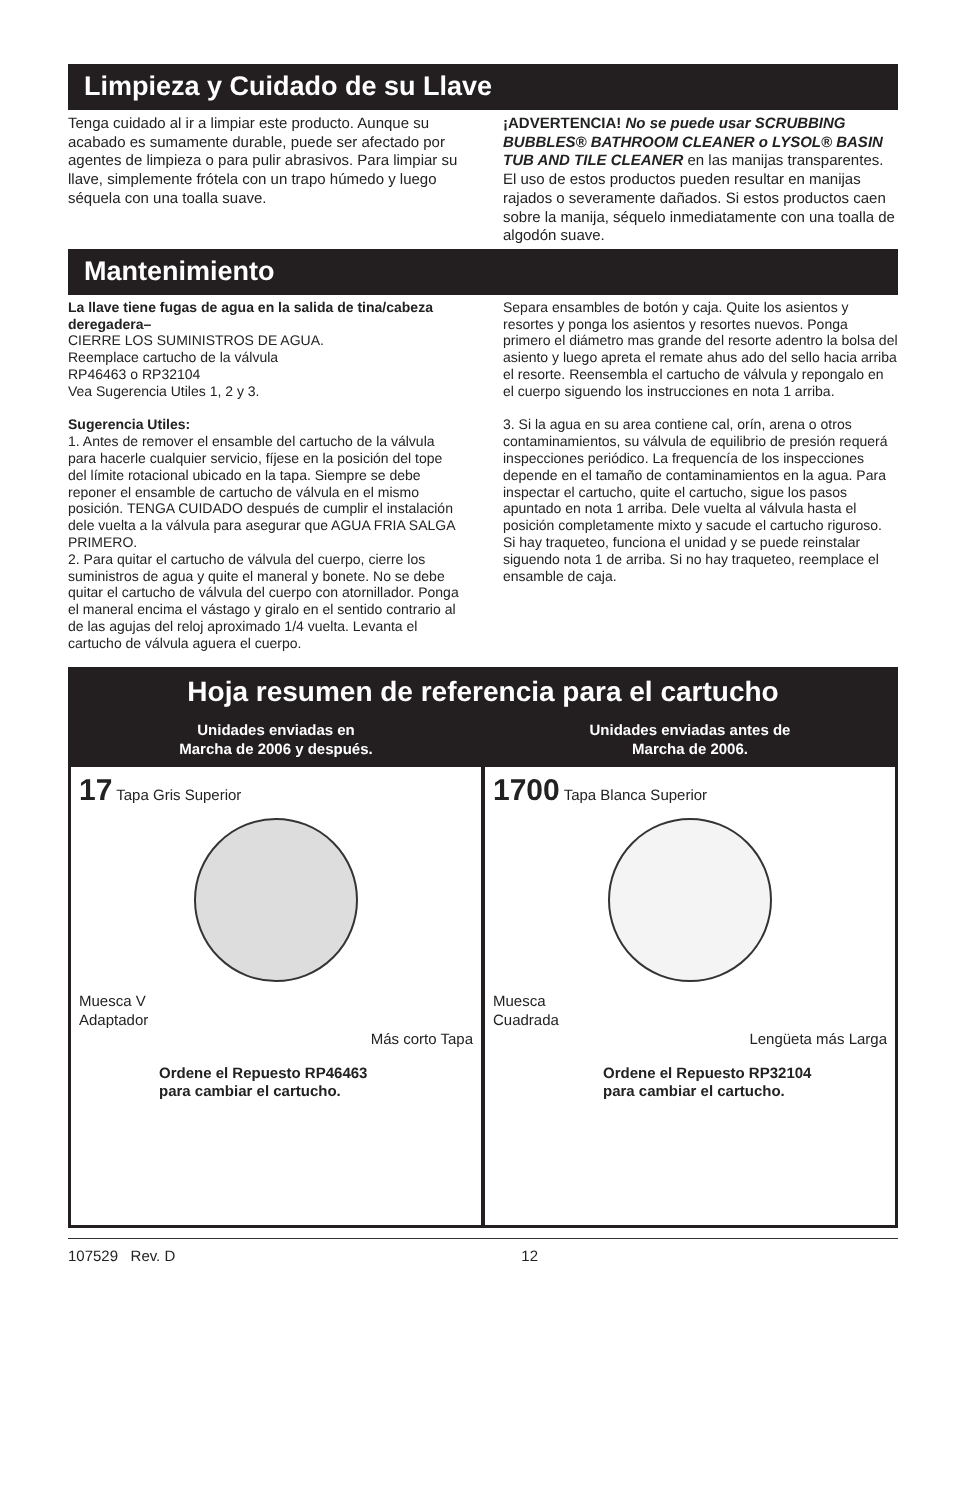Limpieza y Cuidado de su Llave
Tenga cuidado al ir a limpiar este producto. Aunque su acabado es sumamente durable, puede ser afectado por agentes de limpieza o para pulir abrasivos. Para limpiar su llave, simplemente frótela con un trapo húmedo y luego séquela con una toalla suave.
¡ADVERTENCIA! No se puede usar SCRUBBING BUBBLES® BATHROOM CLEANER o LYSOL® BASIN TUB AND TILE CLEANER en las manijas transparentes. El uso de estos productos pueden resultar en manijas rajados o severamente dañados. Si estos productos caen sobre la manija, séquelo inmediatamente con una toalla de algodón suave.
Mantenimiento
La llave tiene fugas de agua en la salida de tina/cabeza deregadera–
CIERRE LOS SUMINISTROS DE AGUA.
Reemplace cartucho de la válvula
RP46463 o RP32104
Vea Sugerencia Utiles 1, 2 y 3.
Sugerencia Utiles:
1. Antes de remover el ensamble del cartucho de la válvula para hacerle cualquier servicio, fíjese en la posición del tope del límite rotacional ubicado en la tapa. Siempre se debe reponer el ensamble de cartucho de válvula en el mismo posición. TENGA CUIDADO después de cumplir el instalación dele vuelta a la válvula para asegurar que AGUA FRIA SALGA PRIMERO.
2. Para quitar el cartucho de válvula del cuerpo, cierre los suministros de agua y quite el maneral y bonete. No se debe quitar el cartucho de válvula del cuerpo con atornillador. Ponga el maneral encima el vástago y giralo en el sentido contrario al de las agujas del reloj aproximado 1/4 vuelta. Levanta el cartucho de válvula aguera el cuerpo.
Separa ensambles de botón y caja. Quite los asientos y resortes y ponga los asientos y resortes nuevos. Ponga primero el diámetro mas grande del resorte adentro la bolsa del asiento y luego apreta el remate ahus ado del sello hacia arriba el resorte. Reensembla el cartucho de válvula y repongalo en el cuerpo siguendo los instrucciones en nota 1 arriba.
3. Si la agua en su area contiene cal, orín, arena o otros contaminamientos, su válvula de equilibrio de presión requerá inspecciones periódico. La frequencía de los inspecciones depende en el tamaño de contaminamientos en la agua. Para inspectar el cartucho, quite el cartucho, sigue los pasos apuntado en nota 1 arriba. Dele vuelta al válvula hasta el posición completamente mixto y sacude el cartucho riguroso. Si hay traqueteo, funciona el unidad y se puede reinstalar siguendo nota 1 de arriba. Si no hay traqueteo, reemplace el ensamble de caja.
Hoja resumen de referencia para el cartucho
Unidades enviadas en
Marcha de 2006 y después.
17 Tapa Gris Superior
Muesca V
Adaptador
Más corto Tapa
Ordene el Repuesto RP46463
para cambiar el cartucho.
Unidades enviadas antes de
Marcha de 2006.
1700 Tapa Blanca Superior
Muesca
Cuadrada
Lengüeta más Larga
Ordene el Repuesto RP32104
para cambiar el cartucho.
107529 Rev. D 12